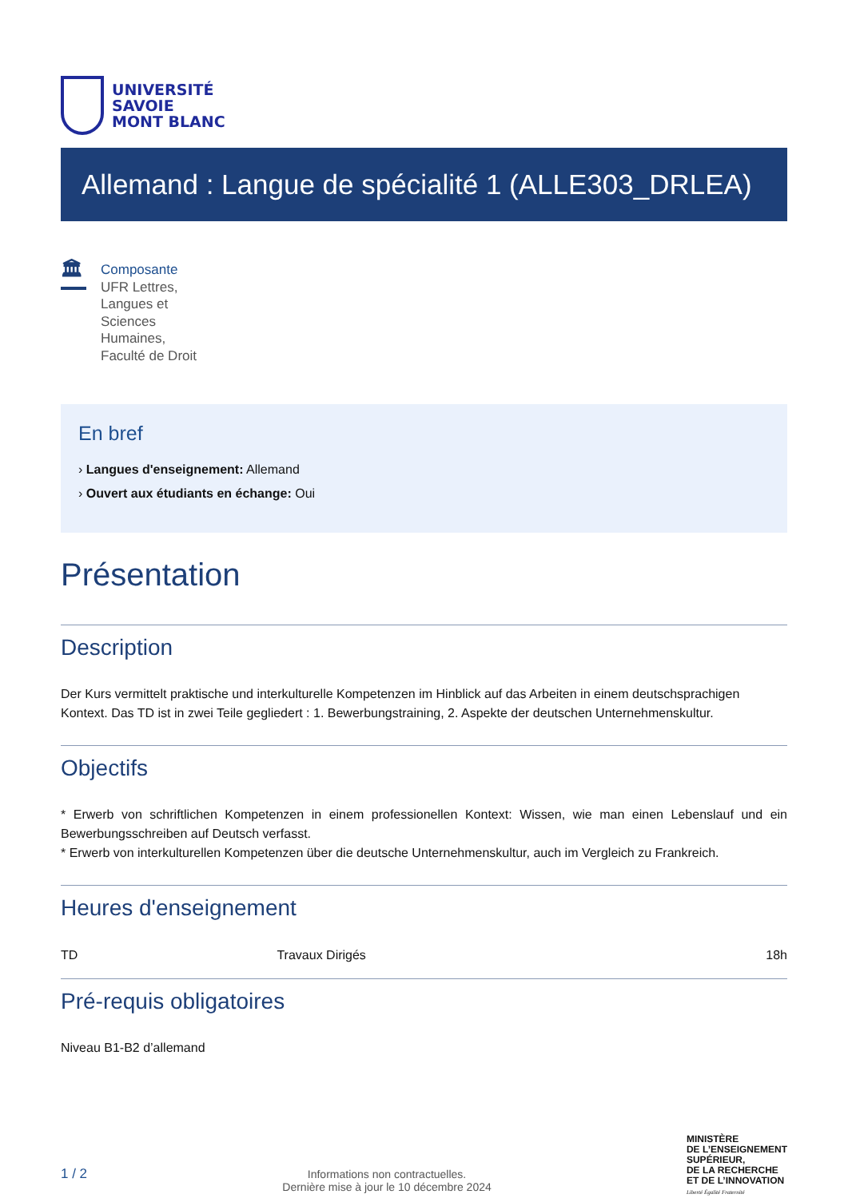UNIVERSITÉ
SAVOIE
MONT BLANC
Allemand : Langue de spécialité 1 (ALLE303_DRLEA)
🏛
Composante
UFR Lettres,
Langues et
Sciences
Humaines,
Faculté de Droit
En bref
› Langues d'enseignement: Allemand
› Ouvert aux étudiants en échange: Oui
Présentation
Description
Der Kurs vermittelt praktische und interkulturelle Kompetenzen im Hinblick auf das Arbeiten in einem deutschsprachigen Kontext. Das TD ist in zwei Teile gegliedert : 1. Bewerbungstraining, 2. Aspekte der deutschen Unternehmenskultur.
Objectifs
* Erwerb von schriftlichen Kompetenzen in einem professionellen Kontext: Wissen, wie man einen Lebenslauf und ein Bewerbungsschreiben auf Deutsch verfasst.
* Erwerb von interkulturellen Kompetenzen über die deutsche Unternehmenskultur, auch im Vergleich zu Frankreich.
Heures d'enseignement
| TD | Travaux Dirigés | 18h |
Pré-requis obligatoires
Niveau B1-B2 d’allemand
1 / 2
Informations non contractuelles.
Dernière mise à jour le 10 décembre 2024
MINISTÈRE
DE L’ENSEIGNEMENT
SUPÉRIEUR,
DE LA RECHERCHE
ET DE L’INNOVATION
Liberté Égalité Fraternité